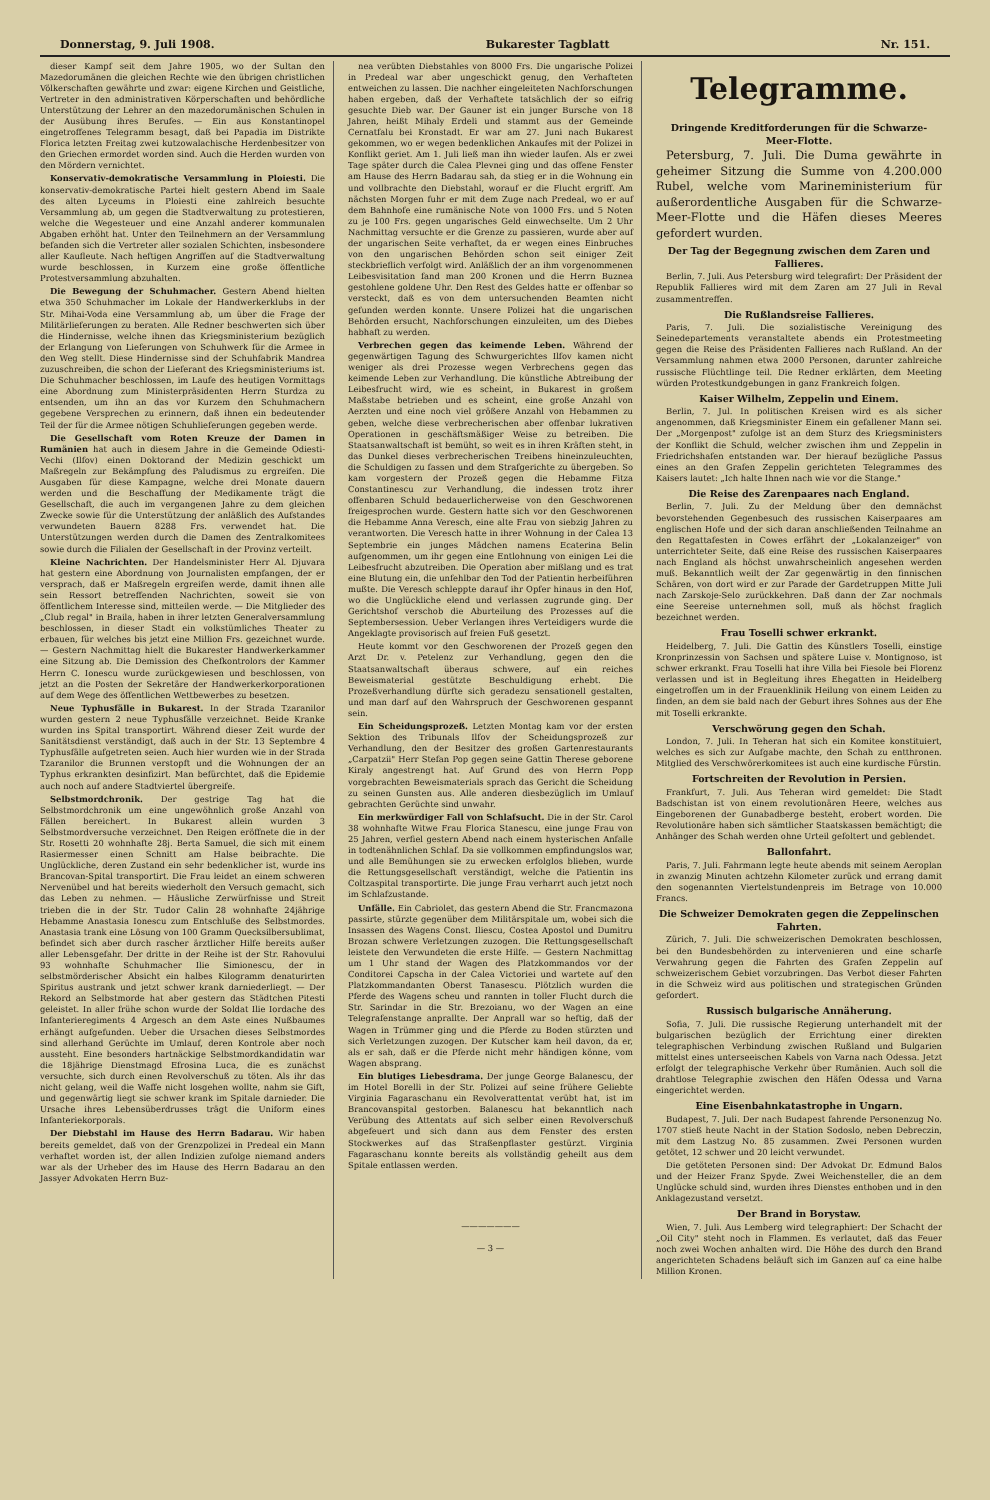Donnerstag, 9. Juli 1908. Bukarester Tagblatt Nr. 151.
dieser Kampf seit dem Jahre 1905, wo der Sultan den Mazedorumänen die gleichen Rechte wie den übrigen christlichen Völkerschaften gewährte und zwar: eigene Kirchen und Geistliche, Vertreter in den administrativen Körperschaften und behördliche Unterstützung der Lehrer an den mazedorumänischen Schulen in der Ausübung ihres Berufes. — Ein aus Konstantinopel eingetroffenes Telegramm besagt, daß bei Papadia im Distrikte Florica letzten Freitag zwei kutzowalachische Herdenbesitzer von den Griechen ermordet worden sind. Auch die Herden wurden von den Mördern vernichtet.
Konservativ-demokratische Versammlung in Ploiesti. Die konservativ-demokratische Partei hielt gestern Abend im Saale des alten Lyceums in Ploiesti eine zahlreich besuchte Versammlung ab, um gegen die Stadtverwaltung zu protestieren, welche die Wegesteuer und eine Anzahl anderer kommunalen Abgaben erhöht hat. Unter den Teilnehmern an der Versammlung befanden sich die Vertreter aller sozialen Schichten, insbesondere aller Kaufleute. Nach heftigen Angriffen auf die Stadtverwaltung wurde beschlossen, in Kurzem eine große öffentliche Protestversammlung abzuhalten.
Die Bewegung der Schuhmacher. Gestern Abend hielten etwa 350 Schuhmacher im Lokale der Handwerkerklubs in der Str. Mihai-Voda eine Versammlung ab, um über die Frage der Militärlieferungen zu beraten. Alle Redner beschwerten sich über die Hindernisse, welche ihnen das Kriegsministerium bezüglich der Erlangung von Lieferungen von Schuhwerk für die Armee in den Weg stellt. Diese Hindernisse sind der Schuhfabrik Mandrea zuzuschreiben, die schon der Lieferant des Kriegsministeriums ist. Die Schuhmacher beschlossen, im Laufe des heutigen Vormittags eine Abordnung zum Ministerpräsidenten Herrn Sturdza zu entsenden, um ihn an das vor Kurzem den Schuhmachern gegebene Versprechen zu erinnern, daß ihnen ein bedeutender Teil der für die Armee nötigen Schuhlieferungen gegeben werde.
Die Gesellschaft vom Roten Kreuze der Damen in Rumänien hat auch in diesem Jahre in die Gemeinde Odiesti-Vechi (Ilfov) einen Doktorand der Medizin geschickt um Maßregeln zur Bekämpfung des Paludismus zu ergreifen. Die Ausgaben für diese Kampagne, welche drei Monate dauern werden und die Beschaffung der Medikamente trägt die Gesellschaft, die auch im vergangenen Jahre zu dem gleichen Zwecke sowie für die Unterstützung der anläßlich des Aufstandes verwundeten Bauern 8288 Frs. verwendet hat. Die Unterstützungen werden durch die Damen des Zentralkomitees sowie durch die Filialen der Gesellschaft in der Provinz verteilt.
Kleine Nachrichten. Der Handelsminister Herr Al. Djuvara hat gestern eine Abordnung von Journalisten empfangen, der er versprach, daß er Maßregeln ergreifen werde, damit ihnen alle sein Ressort betreffenden Nachrichten, soweit sie von öffentlichem Interesse sind, mitteilen werde. — Die Mitglieder des „Club regal" in Braila, haben in ihrer letzten Generalversammlung beschlossen, in dieser Stadt ein volkstümliches Theater zu erbauen, für welches bis jetzt eine Million Frs. gezeichnet wurde. — Gestern Nachmittag hielt die Bukarester Handwerkerkammer eine Sitzung ab. Die Demission des Chefkontrolors der Kammer Herrn C. Ionescu wurde zurückgewiesen und beschlossen, von jetzt an die Posten der Sekretäre der Handwerkerkorporationen auf dem Wege des öffentlichen Wettbewerbes zu besetzen.
Neue Typhusfälle in Bukarest. In der Strada Tzaranilor wurden gestern 2 neue Typhusfälle verzeichnet. Beide Kranke wurden ins Spital transportirt. Während dieser Zeit wurde der Sanitätsdienst verständigt, daß auch in der Str. 13 Septembre 4 Typhusfälle aufgetreten seien. Auch hier wurden wie in der Strada Tzaranilor die Brunnen verstopft und die Wohnungen der an Typhus erkrankten desinfizirt. Man befürchtet, daß die Epidemie auch noch auf andere Stadtviertel übergreife.
Selbstmordchronik. Der gestrige Tag hat die Selbstmordchronik um eine ungewöhnlich große Anzahl von Fällen bereichert. In Bukarest allein wurden 3 Selbstmordversuche verzeichnet. Den Reigen eröffnete die in der Str. Rosetti 20 wohnhafte 28j. Berta Samuel, die sich mit einem Rasiermesser einen Schnitt am Halse beibrachte. Die Unglückliche, deren Zustand ein sehr bedenklicher ist, wurde ins Brancovan-Spital transportirt. Die Frau leidet an einem schweren Nervenübel und hat bereits wiederholt den Versuch gemacht, sich das Leben zu nehmen. — Häusliche Zerwürfnisse und Streit trieben die in der Str. Tudor Calin 28 wohnhafte 24jährige Hebamme Anastasia Ionescu zum Entschluße des Selbstmordes. Anastasia trank eine Lösung von 100 Gramm Quecksilbersublimat, befindet sich aber durch rascher ärztlicher Hilfe bereits außer aller Lebensgefahr. Der dritte in der Reihe ist der Str. Rahovului 93 wohnhafte Schuhmacher Ilie Simionescu, der in selbstmörderischer Absicht ein halbes Kilogramm denaturirten Spiritus austrank und jetzt schwer krank darniederliegt. — Der Rekord an Selbstmorde hat aber gestern das Städtchen Pitesti geleistet. In aller frühe schon wurde der Soldat Ilie Iordache des Infanterieregiments 4 Argesch an dem Aste eines Nußbaumes erhängt aufgefunden. Ueber die Ursachen dieses Selbstmordes sind allerhand Gerüchte im Umlauf, deren Kontrole aber noch aussteht. Eine besonders hartnäckige Selbstmordkandidatin war die 18jährige Dienstmagd Efrosina Luca, die es zunächst versuchte, sich durch einen Revolverschuß zu töten. Als ihr das nicht gelang, weil die Waffe nicht losgehen wollte, nahm sie Gift, und gegenwärtig liegt sie schwer krank im Spitale darnieder. Die Ursache ihres Lebensüberdrusses trägt die Uniform eines Infanteriekorporals.
Der Diebstahl im Hause des Herrn Badarau. Wir haben bereits gemeldet, daß von der Grenzpolizei in Predeal ein Mann verhaftet worden ist, der allen Indizien zufolge niemand anders war als der Urheber des im Hause des Herrn Badarau an den Jassyer Advokaten Herrn Buz-
nea verübten Diebstahles von 8000 Frs. Die ungarische Polizei in Predeal war aber ungeschickt genug, den Verhafteten entweichen zu lassen. Die nachher eingeleiteten Nachforschungen haben ergeben, daß der Verhaftete tatsächlich der so eifrig gesuchte Dieb war. Der Gauner ist ein junger Bursche von 18 Jahren, heißt Mihaly Erdeli und stammt aus der Gemeinde Cernatfalu bei Kronstadt. Er war am 27. Juni nach Bukarest gekommen, wo er wegen bedenklichen Ankaufes mit der Polizei in Konflikt geriet. Am 1. Juli ließ man ihn wieder laufen. Als er zwei Tage später durch die Calea Plevnei ging und das offene Fenster am Hause des Herrn Badarau sah, da stieg er in die Wohnung ein und vollbrachte den Diebstahl, worauf er die Flucht ergriff. Am nächsten Morgen fuhr er mit dem Zuge nach Predeal, wo er auf dem Bahnhofe eine rumänische Note von 1000 Frs. und 5 Noten zu je 100 Frs. gegen ungarisches Geld einwechselte. Um 2 Uhr Nachmittag versuchte er die Grenze zu passieren, wurde aber auf der ungarischen Seite verhaftet, da er wegen eines Einbruches von den ungarischen Behörden schon seit einiger Zeit steckbrieflich verfolgt wird. Anläßlich der an ihm vorgenommenen Leibesvisitation fand man 200 Kronen und die Herrn Buznea gestohlene goldene Uhr. Den Rest des Geldes hatte er offenbar so versteckt, daß es von dem untersuchenden Beamten nicht gefunden werden konnte. Unsere Polizei hat die ungarischen Behörden ersucht, Nachforschungen einzuleiten, um des Diebes habhaft zu werden.
Verbrechen gegen das keimende Leben. Während der gegenwärtigen Tagung des Schwurgerichtes Ilfov kamen nicht weniger als drei Prozesse wegen Verbrechens gegen das keimende Leben zur Verhandlung. Die künstliche Abtreibung der Leibesfrucht wird, wie es scheint, in Bukarest in großem Maßstabe betrieben und es scheint, eine große Anzahl von Aerzten und eine noch viel größere Anzahl von Hebammen zu geben, welche diese verbrecherischen aber offenbar lukrativen Operationen in geschäftsmäßiger Weise zu betreiben. Die Staatsanwaltschaft ist bemüht, so weit es in ihren Kräften steht, in das Dunkel dieses verbrecherischen Treibens hineinzuleuchten, die Schuldigen zu fassen und dem Strafgerichte zu übergeben. So kam vorgestern der Prozeß gegen die Hebamme Fitza Constantinescu zur Verhandlung, die indessen trotz ihrer offenbaren Schuld bedauerlicherweise von den Geschworenen freigesprochen wurde. Gestern hatte sich vor den Geschworenen die Hebamme Anna Veresch, eine alte Frau von siebzig Jahren zu verantworten. Die Veresch hatte in ihrer Wohnung in der Calea 13 Septembrie ein junges Mädchen namens Ecaterina Belin aufgenommen, um ihr gegen eine Entlohnung von einigen Lei die Leibesfrucht abzutreiben. Die Operation aber mißlang und es trat eine Blutung ein, die unfehlbar den Tod der Patientin herbeiführen mußte. Die Veresch schleppte darauf ihr Opfer hinaus in den Hof, wo die Unglückliche elend und verlassen zugrunde ging. Der Gerichtshof verschob die Aburteilung des Prozesses auf die Septembersession. Ueber Verlangen ihres Verteidigers wurde die Angeklagte provisorisch auf freien Fuß gesetzt.
Heute kommt vor den Geschworenen der Prozeß gegen den Arzt Dr. v. Petelenz zur Verhandlung, gegen den die Staatsanwaltschaft überaus schwere, auf ein reiches Beweismaterial gestützte Beschuldigung erhebt. Die Prozeßverhandlung dürfte sich geradezu sensationell gestalten, und man darf auf den Wahrspruch der Geschworenen gespannt sein.
Ein Scheidungsprozeß. Letzten Montag kam vor der ersten Sektion des Tribunals Ilfov der Scheidungsprozeß zur Verhandlung, den der Besitzer des großen Gartenrestaurants „Carpatzii" Herr Stefan Pop gegen seine Gattin Therese geborene Kiraly angestrengt hat. Auf Grund des von Herrn Popp vorgebrachten Beweismaterials sprach das Gericht die Scheidung zu seinen Gunsten aus. Alle anderen diesbezüglich im Umlauf gebrachten Gerüchte sind unwahr.
Ein merkwürdiger Fall von Schlafsucht. Die in der Str. Carol 38 wohnhafte Witwe Frau Florica Stanescu, eine junge Frau von 25 Jahren, verfiel gestern Abend nach einem hysterischen Anfalle in todtenähnlichen Schlaf. Da sie vollkommen empfindungslos war, und alle Bemühungen sie zu erwecken erfolglos blieben, wurde die Rettungsgesellschaft verständigt, welche die Patientin ins Coltzaspital transportirte. Die junge Frau verharrt auch jetzt noch im Schlafzustande.
Unfälle. Ein Cabriolet, das gestern Abend die Str. Francmazona passirte, stürzte gegenüber dem Militärspitale um, wobei sich die Insassen des Wagens Const. Iliescu, Costea Apostol und Dumitru Brozan schwere Verletzungen zuzogen. Die Rettungsgesellschaft leistete den Verwundeten die erste Hilfe. — Gestern Nachmittag um 1 Uhr stand der Wagen des Platzkommandos vor der Conditorei Capscha in der Calea Victoriei und wartete auf den Platzkommandanten Oberst Tanasescu. Plötzlich wurden die Pferde des Wagens scheu und rannten in toller Flucht durch die Str. Sarindar in die Str. Brezoianu, wo der Wagen an eine Telegrafenstange anprallte. Der Anprall war so heftig, daß der Wagen in Trümmer ging und die Pferde zu Boden stürzten und sich Verletzungen zuzogen. Der Kutscher kam heil davon, da er, als er sah, daß er die Pferde nicht mehr händigen könne, vom Wagen absprang.
Ein blutiges Liebesdrama. Der junge George Balanescu, der im Hotel Borelli in der Str. Polizei auf seine frühere Geliebte Virginia Fagaraschanu ein Revolverattentat verübt hat, ist im Brancovanspital gestorben. Balanescu hat bekanntlich nach Verübung des Attentats auf sich selber einen Revolverschuß abgefeuert und sich dann aus dem Fenster des ersten Stockwerkes auf das Straßenpflaster gestürzt. Virginia Fagaraschanu konnte bereits als vollständig geheilt aus dem Spitale entlassen werden.
———————
— 3 —
Telegramme.
Dringende Kreditforderungen für die Schwarze-Meer-Flotte.
Petersburg, 7. Juli. Die Duma gewährte in geheimer Sitzung die Summe von 4.200.000 Rubel, welche vom Marineministerium für außerordentliche Ausgaben für die Schwarze-Meer-Flotte und die Häfen dieses Meeres gefordert wurden.
Der Tag der Begegnung zwischen dem Zaren und Fallieres.
Berlin, 7. Juli. Aus Petersburg wird telegrafirt: Der Präsident der Republik Fallieres wird mit dem Zaren am 27 Juli in Reval zusammentreffen.
Die Rußlandsreise Fallieres.
Paris, 7. Juli. Die sozialistische Vereinigung des Seinedepartements veranstaltete abends ein Protestmeeting gegen die Reise des Präsidenten Fallieres nach Rußland. An der Versammlung nahmen etwa 2000 Personen, darunter zahlreiche russische Flüchtlinge teil. Die Redner erklärten, dem Meeting würden Protestkundgebungen in ganz Frankreich folgen.
Kaiser Wilhelm, Zeppelin und Einem.
Berlin, 7. Jul. In politischen Kreisen wird es als sicher angenommen, daß Kriegsminister Einem ein gefallener Mann sei. Der „Morgenpost" zufolge ist an dem Sturz des Kriegsministers der Konflikt die Schuld, welcher zwischen ihm und Zeppelin in Friedrichshafen entstanden war. Der hierauf bezügliche Passus eines an den Grafen Zeppelin gerichteten Telegrammes des Kaisers lautet: „Ich halte Ihnen nach wie vor die Stange."
Die Reise des Zarenpaares nach England.
Berlin, 7. Juli. Zu der Meldung über den demnächst bevorstehenden Gegenbesuch des russischen Kaiserpaares am englischen Hofe und der sich daran anschließenden Teilnahme an den Regattafesten in Cowes erfährt der „Lokalanzeiger" von unterrichteter Seite, daß eine Reise des russischen Kaiserpaares nach England als höchst unwahrscheinlich angesehen werden muß. Bekanntlich weilt der Zar gegenwärtig in den finnischen Schären, von dort wird er zur Parade der Gardetruppen Mitte Juli nach Zarskoje-Selo zurückkehren. Daß dann der Zar nochmals eine Seereise unternehmen soll, muß als höchst fraglich bezeichnet werden.
Frau Toselli schwer erkrankt.
Heidelberg, 7. Juli. Die Gattin des Künstlers Toselli, einstige Kronprinzessin von Sachsen und spätere Luise v. Montignoso, ist schwer erkrankt. Frau Toselli hat ihre Villa bei Fiesole bei Florenz verlassen und ist in Begleitung ihres Ehegatten in Heidelberg eingetroffen um in der Frauenklinik Heilung von einem Leiden zu finden, an dem sie bald nach der Geburt ihres Sohnes aus der Ehe mit Toselli erkrankte.
Verschwörung gegen den Schah.
London, 7. Juli. In Teheran hat sich ein Komitee konstituiert, welches es sich zur Aufgabe machte, den Schah zu entthronen. Mitglied des Verschwörerkomitees ist auch eine kurdische Fürstin.
Fortschreiten der Revolution in Persien.
Frankfurt, 7. Juli. Aus Teheran wird gemeldet: Die Stadt Badschistan ist von einem revolutionären Heere, welches aus Eingeborenen der Gunabadberge besteht, erobert worden. Die Revolutionäre haben sich sämtlicher Staatskassen bemächtigt; die Anhänger des Schah werden ohne Urteil gefoltert und geblendet.
Ballonfahrt.
Paris, 7. Juli. Fahrmann legte heute abends mit seinem Aeroplan in zwanzig Minuten achtzehn Kilometer zurück und errang damit den sogenannten Viertelstundenpreis im Betrage von 10.000 Francs.
Die Schweizer Demokraten gegen die Zeppelinschen Fahrten.
Zürich, 7. Juli. Die schweizerischen Demokraten beschlossen, bei den Bundesbehörden zu intervenieren und eine scharfe Verwahrung gegen die Fahrten des Grafen Zeppelin auf schweizerischem Gebiet vorzubringen. Das Verbot dieser Fahrten in die Schweiz wird aus politischen und strategischen Gründen gefordert.
Russisch bulgarische Annäherung.
Sofia, 7. Juli. Die russische Regierung unterhandelt mit der bulgarischen bezüglich der Errichtung einer direkten telegraphischen Verbindung zwischen Rußland und Bulgarien mittelst eines unterseeischen Kabels von Varna nach Odessa. Jetzt erfolgt der telegraphische Verkehr über Rumänien. Auch soll die drahtlose Telegraphie zwischen den Häfen Odessa und Varna eingerichtet werden.
Eine Eisenbahnkatastrophe in Ungarn.
Budapest, 7. Juli. Der nach Budapest fahrende Personenzug No. 1707 stieß heute Nacht in der Station Sodoslo, neben Debreczin, mit dem Lastzug No. 85 zusammen. Zwei Personen wurden getötet, 12 schwer und 20 leicht verwundet.
Die getöteten Personen sind: Der Advokat Dr. Edmund Balos und der Heizer Franz Spyde. Zwei Weichensteller, die an dem Unglücke schuld sind, wurden ihres Dienstes enthoben und in den Anklagezustand versetzt.
Der Brand in Borystaw.
Wien, 7. Juli. Aus Lemberg wird telegraphiert: Der Schacht der „Oil City" steht noch in Flammen. Es verlautet, daß das Feuer noch zwei Wochen anhalten wird. Die Höhe des durch den Brand angerichteten Schadens beläuft sich im Ganzen auf ca eine halbe Million Kronen.